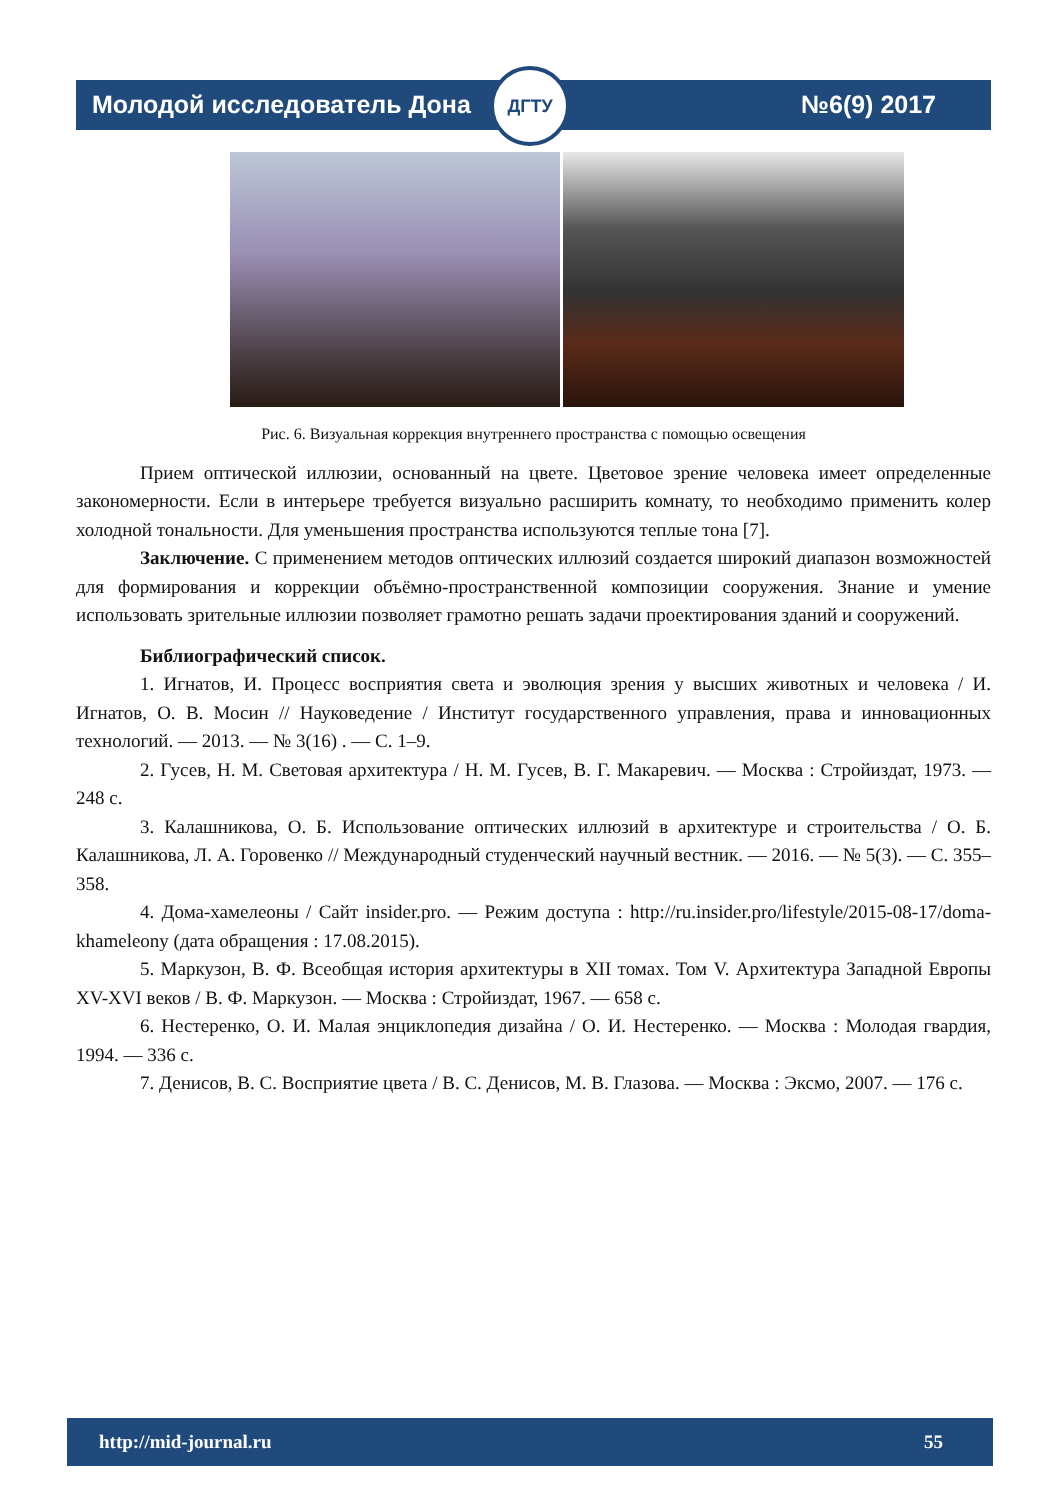Молодой исследователь Дона №6(9) 2017
ДГТУ
Рис. 6. Визуальная коррекция внутреннего пространства с помощью освещения
Прием оптической иллюзии, основанный на цвете. Цветовое зрение человека имеет определенные закономерности. Если в интерьере требуется визуально расширить комнату, то необходимо применить колер холодной тональности. Для уменьшения пространства используются теплые тона [7].
Заключение. С применением методов оптических иллюзий создается широкий диапазон возможностей для формирования и коррекции объёмно-пространственной композиции сооружения. Знание и умение использовать зрительные иллюзии позволяет грамотно решать задачи проектирования зданий и сооружений.
Библиографический список.
1. Игнатов, И. Процесс восприятия света и эволюция зрения у высших животных и человека / И. Игнатов, О. В. Мосин // Науковедение / Институт государственного управления, права и инновационных технологий. — 2013. — № 3(16) . — С. 1–9.
2. Гусев, Н. М. Световая архитектура / Н. М. Гусев, В. Г. Макаревич. — Москва : Стройиздат, 1973. — 248 с.
3. Калашникова, О. Б. Использование оптических иллюзий в архитектуре и строительства / О. Б. Калашникова, Л. А. Горовенко // Международный студенческий научный вестник. — 2016. — № 5(3). — С. 355–358.
4. Дома-хамелеоны / Сайт insider.pro. — Режим доступа : http://ru.insider.pro/lifestyle/2015-08-17/doma-khameleony (дата обращения : 17.08.2015).
5. Маркузон, В. Ф. Всеобщая история архитектуры в XII томах. Том V. Архитектура Западной Европы XV-XVI веков / В. Ф. Маркузон. — Москва : Стройиздат, 1967. — 658 с.
6. Нестеренко, О. И. Малая энциклопедия дизайна / О. И. Нестеренко. — Москва : Молодая гвардия, 1994. — 336 с.
7. Денисов, В. С. Восприятие цвета / В. С. Денисов, М. В. Глазова. — Москва : Эксмо, 2007. — 176 с.
http://mid-journal.ru 55